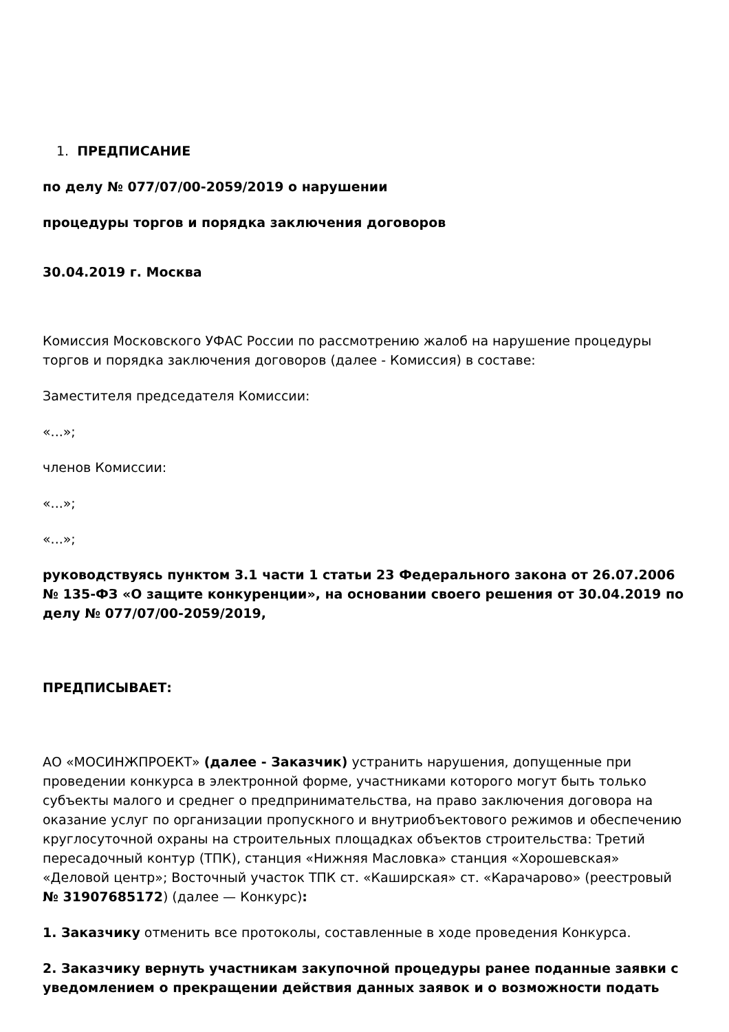1. ПРЕДПИСАНИЕ
по делу № 077/07/00-2059/2019 о нарушении
процедуры торгов и порядка заключения договоров
30.04.2019 г. Москва
Комиссия Московского УФАС России по рассмотрению жалоб на нарушение процедуры торгов и порядка заключения договоров (далее - Комиссия) в составе:
Заместителя председателя Комиссии:
«...»;
членов Комиссии:
«...»;
«...»;
руководствуясь пунктом 3.1 части 1 статьи 23 Федерального закона от 26.07.2006 № 135-ФЗ «О защите конкуренции», на основании своего решения от 30.04.2019 по делу № 077/07/00-2059/2019,
ПРЕДПИСЫВАЕТ:
АО «МОСИНЖПРОЕКТ» (далее - Заказчик) устранить нарушения, допущенные при проведении конкурса в электронной форме, участниками которого могут быть только субъекты малого и среднег о предпринимательства, на право заключения договора на оказание услуг по организации пропускного и внутриобъектового режимов и обеспечению круглосуточной охраны на строительных площадках объектов строительства: Третий пересадочный контур (ТПК), станция «Нижняя Масловка» станция «Хорошевская» «Деловой центр»; Восточный участок ТПК ст. «Каширская» ст. «Карачарово» (реестровый № 31907685172) (далее — Конкурс):
1. Заказчику отменить все протоколы, составленные в ходе проведения Конкурса.
2. Заказчику вернуть участникам закупочной процедуры ранее поданные заявки с уведомлением о прекращении действия данных заявок и о возможности подать